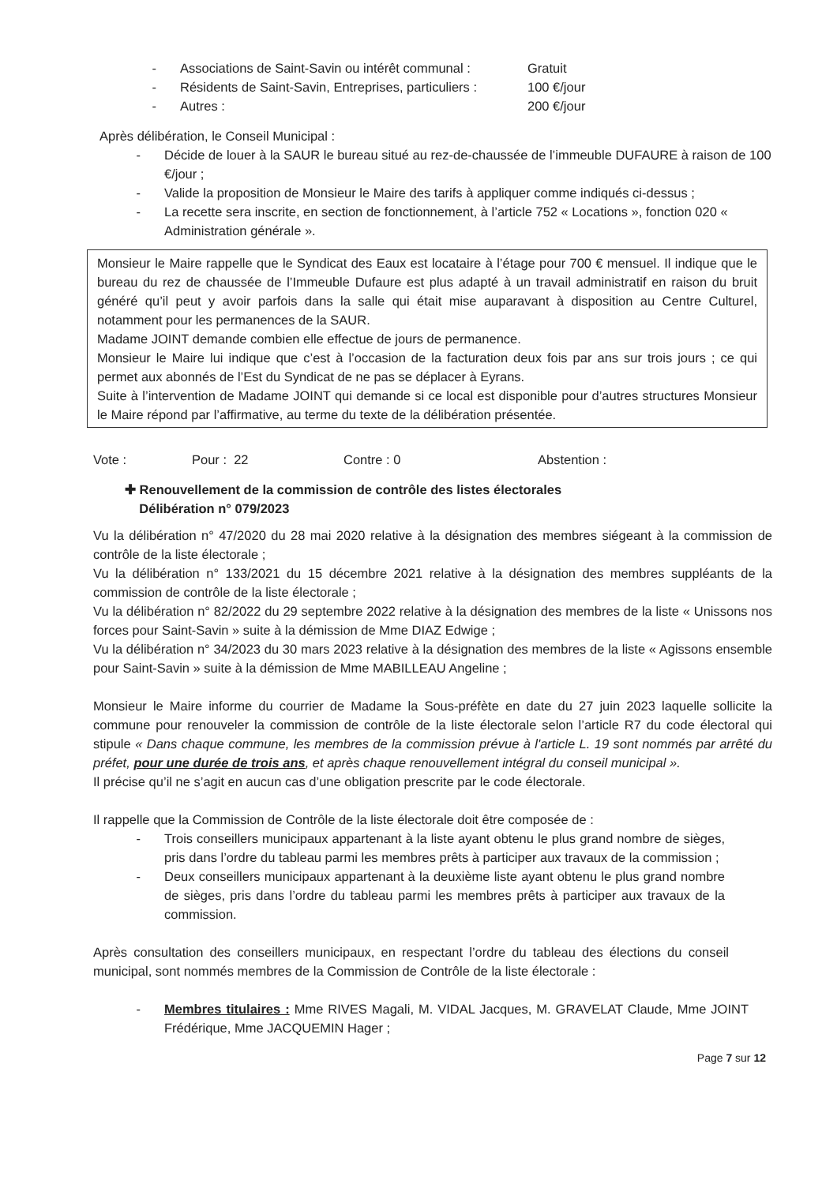- Associations de Saint-Savin ou intérêt communal : Gratuit
- Résidents de Saint-Savin, Entreprises, particuliers : 100 €/jour
- Autres : 200 €/jour
Après délibération, le Conseil Municipal :
- Décide de louer à la SAUR le bureau situé au rez-de-chaussée de l’immeuble DUFAURE à raison de 100 €/jour ;
- Valide la proposition de Monsieur le Maire des tarifs à appliquer comme indiqués ci-dessus ;
- La recette sera inscrite, en section de fonctionnement, à l’article 752 « Locations », fonction 020 « Administration générale ».
Monsieur le Maire rappelle que le Syndicat des Eaux est locataire à l’étage pour 700 € mensuel. Il indique que le bureau du rez de chaussée de l’Immeuble Dufaure est plus adapté à un travail administratif en raison du bruit généré qu’il peut y avoir parfois dans la salle qui était mise auparavant à disposition au Centre Culturel, notamment pour les permanences de la SAUR.
Madame JOINT demande combien elle effectue de jours de permanence.
Monsieur le Maire lui indique que c’est à l’occasion de la facturation deux fois par ans sur trois jours ; ce qui permet aux abonnés de l’Est du Syndicat de ne pas se déplacer à Eyrans.
Suite à l’intervention de Madame JOINT qui demande si ce local est disponible pour d’autres structures Monsieur le Maire répond par l’affirmative, au terme du texte de la délibération présentée.
Vote : Pour : 22 Contre : 0 Abstention :
✚ Renouvellement de la commission de contrôle des listes électorales
Délibération n° 079/2023
Vu la délibération n° 47/2020 du 28 mai 2020 relative à la désignation des membres siégeant à la commission de contrôle de la liste électorale ;
Vu la délibération n° 133/2021 du 15 décembre 2021 relative à la désignation des membres suppléants de la commission de contrôle de la liste électorale ;
Vu la délibération n° 82/2022 du 29 septembre 2022 relative à la désignation des membres de la liste « Unissons nos forces pour Saint-Savin » suite à la démission de Mme DIAZ Edwige ;
Vu la délibération n° 34/2023 du 30 mars 2023 relative à la désignation des membres de la liste « Agissons ensemble pour Saint-Savin » suite à la démission de Mme MABILLEAU Angeline ;
Monsieur le Maire informe du courrier de Madame la Sous-préfète en date du 27 juin 2023 laquelle sollicite la commune pour renouveler la commission de contrôle de la liste électorale selon l’article R7 du code électoral qui stipule « Dans chaque commune, les membres de la commission prévue à l'article L. 19 sont nommés par arrêté du préfet, pour une durée de trois ans, et après chaque renouvellement intégral du conseil municipal ».
Il précise qu’il ne s’agit en aucun cas d’une obligation prescrite par le code électorale.
Il rappelle que la Commission de Contrôle de la liste électorale doit être composée de :
- Trois conseillers municipaux appartenant à la liste ayant obtenu le plus grand nombre de sièges, pris dans l’ordre du tableau parmi les membres prêts à participer aux travaux de la commission ;
- Deux conseillers municipaux appartenant à la deuxième liste ayant obtenu le plus grand nombre de sièges, pris dans l’ordre du tableau parmi les membres prêts à participer aux travaux de la commission.
Après consultation des conseillers municipaux, en respectant l’ordre du tableau des élections du conseil municipal, sont nommés membres de la Commission de Contrôle de la liste électorale :
- Membres titulaires : Mme RIVES Magali, M. VIDAL Jacques, M. GRAVELAT Claude, Mme JOINT Frédérique, Mme JACQUEMIN Hager ;
Page 7 sur 12